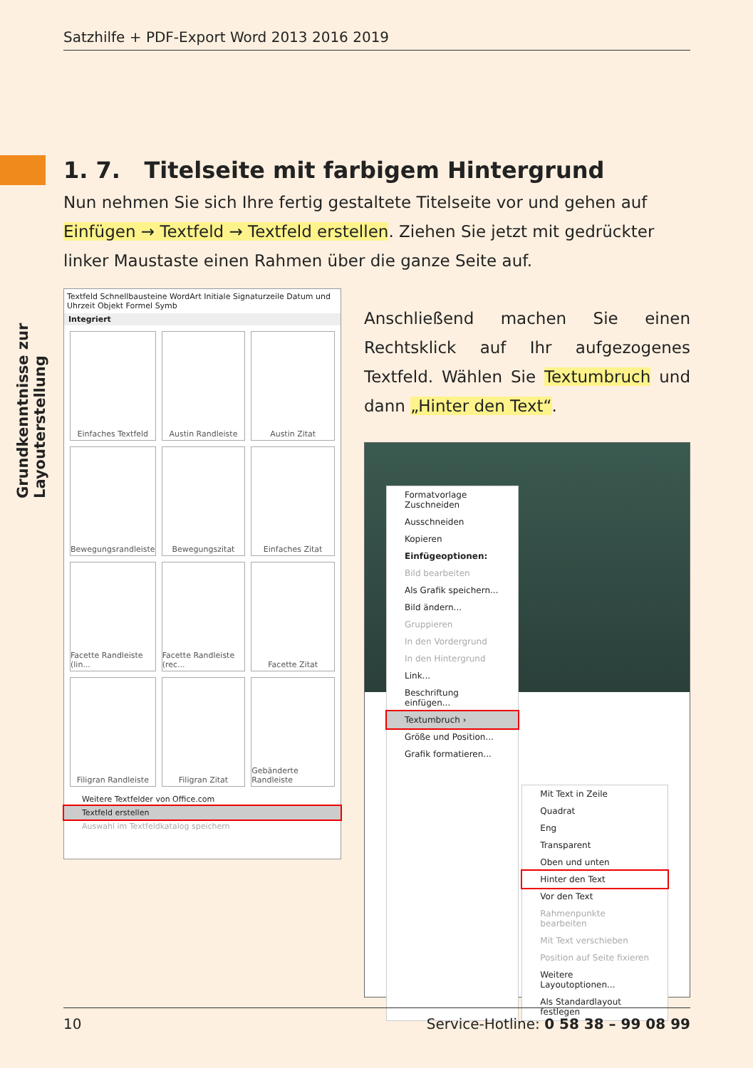Satzhilfe + PDF-Export Word 2013 2016 2019
Grundkenntnisse zur Layouterstellung
1. 7. Titelseite mit farbigem Hintergrund
Nun nehmen Sie sich Ihre fertig gestaltete Titelseite vor und gehen auf Einfügen → Textfeld → Textfeld erstellen. Ziehen Sie jetzt mit gedrückter linker Maustaste einen Rahmen über die ganze Seite auf.
Textfeld Schnellbausteine WordArt Initiale Signaturzeile Datum und Uhrzeit Objekt Formel Symb
Integriert
Einfaches Textfeld
Austin Randleiste
Austin Zitat
Bewegungsrandleiste
Bewegungszitat
Einfaches Zitat
Facette Randleiste (lin...
Facette Randleiste (rec...
Facette Zitat
Filigran Randleiste
Filigran Zitat
Gebänderte Randleiste
Weitere Textfelder von Office.com
Textfeld erstellen
Auswahl im Textfeldkatalog speichern
Anschließend machen Sie einen Rechts­klick auf Ihr aufgezogenes Textfeld. Wählen Sie Textumbruch und dann „Hinter den Text“.
Formatvorlage Zuschneiden
Ausschneiden
Kopieren
Einfügeoptionen:
Bild bearbeiten
Als Grafik speichern...
Bild ändern...
Gruppieren
In den Vordergrund
In den Hintergrund
Link...
Beschriftung einfügen...
Textumbruch ›
Größe und Position...
Grafik formatieren...
Mit Text in Zeile
Quadrat
Eng
Transparent
Oben und unten
Hinter den Text
Vor den Text
Rahmenpunkte bearbeiten
Mit Text verschieben
Position auf Seite fixieren
Weitere Layoutoptionen...
Als Standardlayout festlegen
10 Service-Hotline: 0 58 38 – 99 08 99